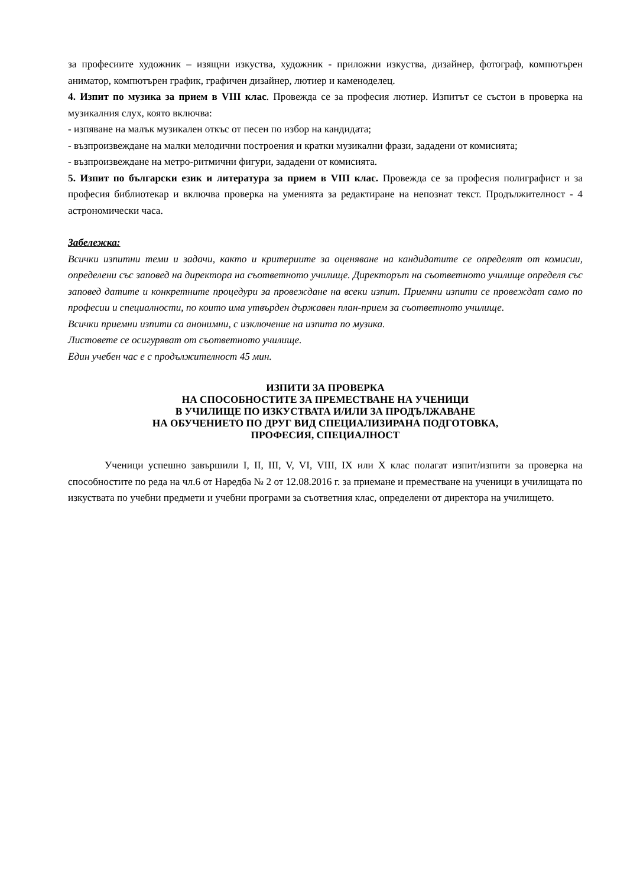за професиите художник – изящни изкуства, художник - приложни изкуства, дизайнер, фотограф, компютърен аниматор, компютърен график, графичен дизайнер, лютиер и каменоделец.
4. Изпит по музика за прием в VIII клас. Провежда се за професия лютиер. Изпитът се състои в проверка на музикалния слух, която включва:
- изпяване на малък музикален откъс от песен по избор на кандидата;
- възпроизвеждане на малки мелодични построения и кратки музикални фрази, зададени от комисията;
- възпроизвеждане на метро-ритмични фигури, зададени от комисията.
5. Изпит по български език и литература за прием в VIII клас. Провежда се за професия полиграфист и за професия библиотекар и включва проверка на уменията за редактиране на непознат текст. Продължителност - 4 астрономически часа.
Забележка:
Всички изпитни теми и задачи, както и критериите за оценяване на кандидатите се определят от комисии, определени със заповед на директора на съответното училище. Директорът на съответното училище определя със заповед датите и конкретните процедури за провеждане на всеки изпит. Приемни изпити се провеждат само по професии и специалности, по които има утвърден държавен план-прием за съответното училище.
Всички приемни изпити са анонимни, с изключение на изпита по музика.
Листовете се осигуряват от съответното училище.
Един учебен час е с продължителност 45 мин.
ИЗПИТИ ЗА ПРОВЕРКА
НА СПОСОБНОСТИТЕ ЗА ПРЕМЕСТВАНЕ НА УЧЕНИЦИ
В УЧИЛИЩЕ ПО ИЗКУСТВАТА И/ИЛИ ЗА ПРОДЪЛЖАВАНЕ
НА ОБУЧЕНИЕТО ПО ДРУГ ВИД СПЕЦИАЛИЗИРАНА ПОДГОТОВКА,
ПРОФЕСИЯ, СПЕЦИАЛНОСТ
Ученици успешно завършили I, II, III, V, VI, VIII, IX или X клас полагат изпит/изпити за проверка на способностите по реда на чл.6 от Наредба № 2 от 12.08.2016 г. за приемане и преместване на ученици в училищата по изкуствата по учебни предмети и учебни програми за съответния клас, определени от директора на училището.